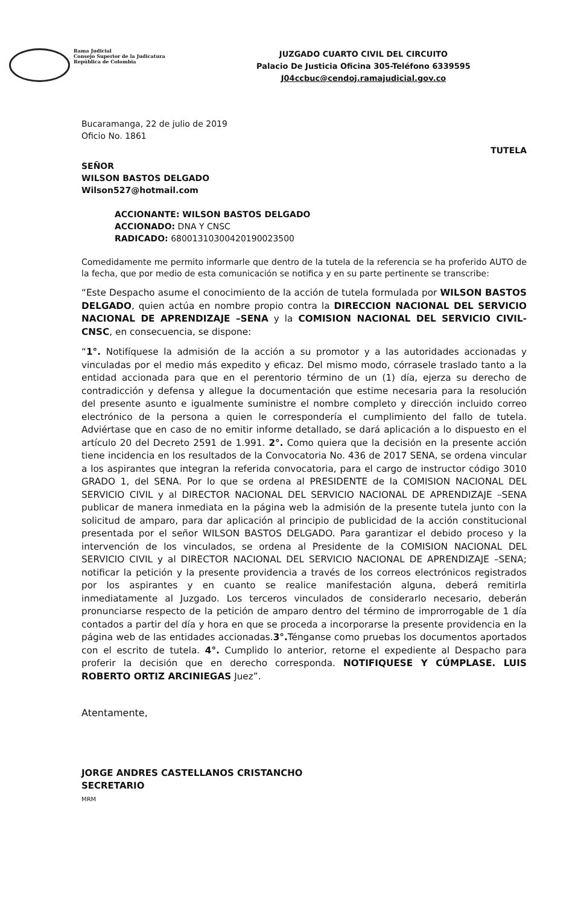Rama Judicial
Consejo Superior de la Judicatura
República de Colombia
JUZGADO CUARTO CIVIL DEL CIRCUITO
Palacio De Justicia Oficina 305-Teléfono 6339595
J04ccbuc@cendoj.ramajudicial.gov.co
Bucaramanga, 22 de julio de 2019
Oficio No. 1861
TUTELA
SEÑOR
WILSON BASTOS DELGADO
Wilson527@hotmail.com
ACCIONANTE: WILSON BASTOS DELGADO
ACCIONADO: DNA Y CNSC
RADICADO: 68001310300420190023500
Comedidamente me permito informarle que dentro de la tutela de la referencia se ha proferido AUTO de la fecha, que por medio de esta comunicación se notifica y en su parte pertinente se transcribe:
“Este Despacho asume el conocimiento de la acción de tutela formulada por WILSON BASTOS DELGADO, quien actúa en nombre propio contra la DIRECCION NACIONAL DEL SERVICIO NACIONAL DE APRENDIZAJE –SENA y la COMISION NACIONAL DEL SERVICIO CIVIL- CNSC, en consecuencia, se dispone:
“1°. Notifíquese la admisión de la acción a su promotor y a las autoridades accionadas y vinculadas por el medio más expedito y eficaz. Del mismo modo, córrasele traslado tanto a la entidad accionada para que en el perentorio término de un (1) día, ejerza su derecho de contradicción y defensa y allegue la documentación que estime necesaria para la resolución del presente asunto e igualmente suministre el nombre completo y dirección incluido correo electrónico de la persona a quien le correspondería el cumplimiento del fallo de tutela. Adviértase que en caso de no emitir informe detallado, se dará aplicación a lo dispuesto en el artículo 20 del Decreto 2591 de 1.991. 2°. Como quiera que la decisión en la presente acción tiene incidencia en los resultados de la Convocatoria No. 436 de 2017 SENA, se ordena vincular a los aspirantes que integran la referida convocatoria, para el cargo de instructor código 3010 GRADO 1, del SENA. Por lo que se ordena al PRESIDENTE de la COMISION NACIONAL DEL SERVICIO CIVIL y al DIRECTOR NACIONAL DEL SERVICIO NACIONAL DE APRENDIZAJE –SENA publicar de manera inmediata en la página web la admisión de la presente tutela junto con la solicitud de amparo, para dar aplicación al principio de publicidad de la acción constitucional presentada por el señor WILSON BASTOS DELGADO. Para garantizar el debido proceso y la intervención de los vinculados, se ordena al Presidente de la COMISION NACIONAL DEL SERVICIO CIVIL y al DIRECTOR NACIONAL DEL SERVICIO NACIONAL DE APRENDIZAJE –SENA; notificar la petición y la presente providencia a través de los correos electrónicos registrados por los aspirantes y en cuanto se realice manifestación alguna, deberá remitirla inmediatamente al Juzgado. Los terceros vinculados de considerarlo necesario, deberán pronunciarse respecto de la petición de amparo dentro del término de improrrogable de 1 día contados a partir del día y hora en que se proceda a incorporarse la presente providencia en la página web de las entidades accionadas.3°. Ténganse como pruebas los documentos aportados con el escrito de tutela. 4°. Cumplido lo anterior, retorne el expediente al Despacho para proferir la decisión que en derecho corresponda. NOTIFIQUESE Y CÚMPLASE. LUIS ROBERTO ORTIZ ARCINIEGAS Juez”.
Atentamente,
JORGE ANDRES CASTELLANOS CRISTANCHO
SECRETARIO
MRM